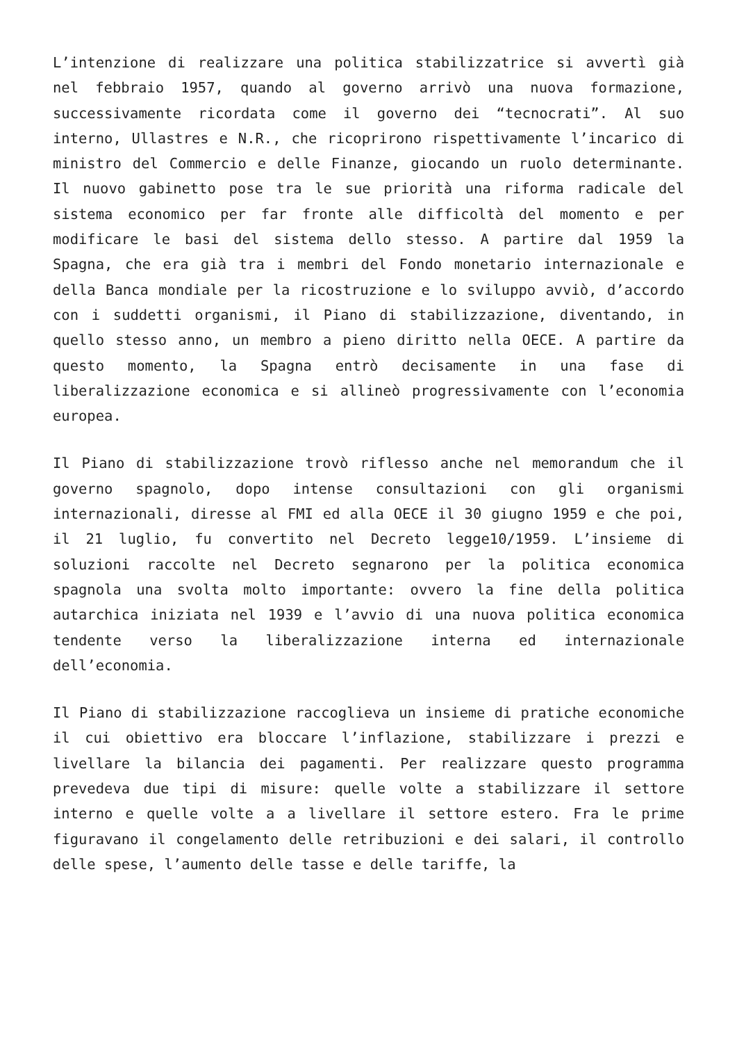L’intenzione di realizzare una politica stabilizzatrice si avvertì già nel febbraio 1957, quando al governo arrivò una nuova formazione, successivamente ricordata come il governo dei “tecnocrati”. Al suo interno, Ullastres e N.R., che ricoprirono rispettivamente l’incarico di ministro del Commercio e delle Finanze, giocando un ruolo determinante. Il nuovo gabinetto pose tra le sue priorità una riforma radicale del sistema economico per far fronte alle difficoltà del momento e per modificare le basi del sistema dello stesso. A partire dal 1959 la Spagna, che era già tra i membri del Fondo monetario internazionale e della Banca mondiale per la ricostruzione e lo sviluppo avviò, d’accordo con i suddetti organismi, il Piano di stabilizzazione, diventando, in quello stesso anno, un membro a pieno diritto nella OECE. A partire da questo momento, la Spagna entrò decisamente in una fase di liberalizzazione economica e si allineò progressivamente con l’economia europea.
Il Piano di stabilizzazione trovò riflesso anche nel memorandum che il governo spagnolo, dopo intense consultazioni con gli organismi internazionali, diresse al FMI ed alla OECE il 30 giugno 1959 e che poi, il 21 luglio, fu convertito nel Decreto legge10/1959. L’insieme di soluzioni raccolte nel Decreto segnarono per la politica economica spagnola una svolta molto importante: ovvero la fine della politica autarchica iniziata nel 1939 e l’avvio di una nuova politica economica tendente verso la liberalizzazione interna ed internazionale dell’economia.
Il Piano di stabilizzazione raccoglieva un insieme di pratiche economiche il cui obiettivo era bloccare l’inflazione, stabilizzare i prezzi e livellare la bilancia dei pagamenti. Per realizzare questo programma prevedeva due tipi di misure: quelle volte a stabilizzare il settore interno e quelle volte a a livellare il settore estero. Fra le prime figuravano il congelamento delle retribuzioni e dei salari, il controllo delle spese, l’aumento delle tasse e delle tariffe, la